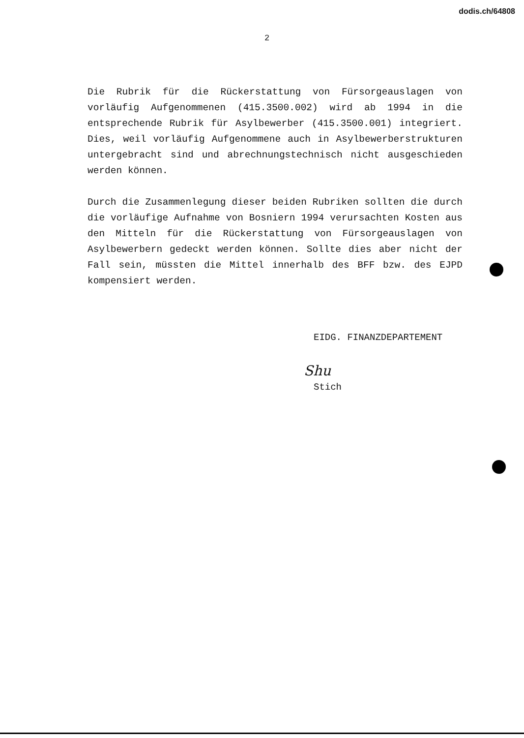dodis.ch/64808
2
Die Rubrik für die Rückerstattung von Fürsorgeauslagen von vorläufig Aufgenommenen (415.3500.002) wird ab 1994 in die entsprechende Rubrik für Asylbewerber (415.3500.001) integriert. Dies, weil vorläufig Aufgenommene auch in Asylbewerberstrukturen untergebracht sind und abrechnungstechnisch nicht ausgeschieden werden können.
Durch die Zusammenlegung dieser beiden Rubriken sollten die durch die vorläufige Aufnahme von Bosniern 1994 verursachten Kosten aus den Mitteln für die Rückerstattung von Fürsorgeauslagen von Asylbewerbern gedeckt werden können. Sollte dies aber nicht der Fall sein, müssten die Mittel innerhalb des BFF bzw. des EJPD kompensiert werden.
EIDG. FINANZDEPARTEMENT
Shu
Stich